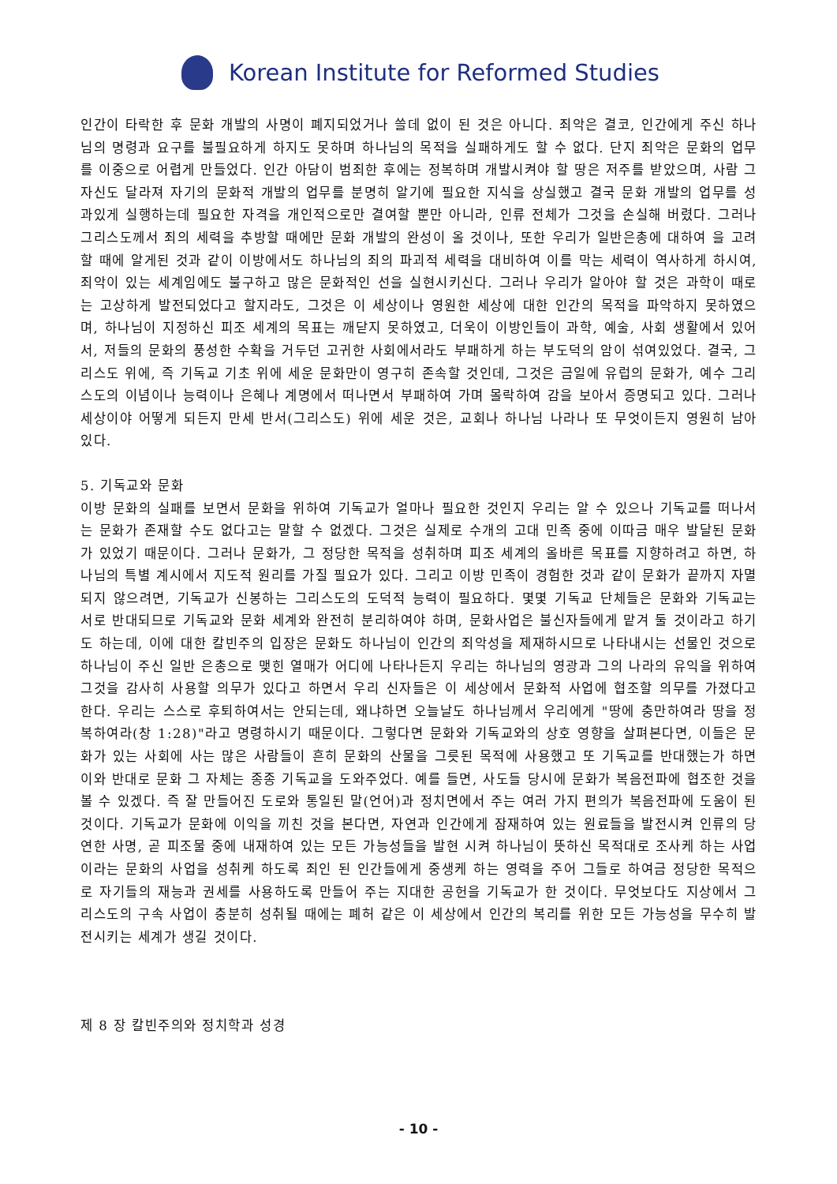Korean Institute for Reformed Studies
인간이 타락한 후 문화 개발의 사명이 폐지되었거나 쓸데 없이 된 것은 아니다. 죄악은 결코, 인간에게 주신 하나님의 명령과 요구를 불필요하게 하지도 못하며 하나님의 목적을 실패하게도 할 수 없다. 단지 죄악은 문화의 업무를 이중으로 어렵게 만들었다. 인간 아담이 범죄한 후에는 정복하며 개발시켜야 할 땅은 저주를 받았으며, 사람 그 자신도 달라져 자기의 문화적 개발의 업무를 분명히 알기에 필요한 지식을 상실했고 결국 문화 개발의 업무를 성과있게 실행하는데 필요한 자격을 개인적으로만 결여할 뿐만 아니라, 인류 전체가 그것을 손실해 버렸다. 그러나 그리스도께서 죄의 세력을 추방할 때에만 문화 개발의 완성이 올 것이나, 또한 우리가 일반은총에 대하여 을 고려할 때에 알게된 것과 같이 이방에서도 하나님의 죄의 파괴적 세력을 대비하여 이를 막는 세력이 역사하게 하시여, 죄악이 있는 세계임에도 불구하고 많은 문화적인 선을 실현시키신다. 그러나 우리가 알아야 할 것은 과학이 때로는 고상하게 발전되었다고 할지라도, 그것은 이 세상이나 영원한 세상에 대한 인간의 목적을 파악하지 못하였으며, 하나님이 지정하신 피조 세계의 목표는 깨닫지 못하였고, 더욱이 이방인들이 과학, 예술, 사회 생활에서 있어서, 저들의 문화의 풍성한 수확을 거두던 고귀한 사회에서라도 부패하게 하는 부도덕의 암이 섞여있었다. 결국, 그리스도 위에, 즉 기독교 기초 위에 세운 문화만이 영구히 존속할 것인데, 그것은 금일에 유럽의 문화가, 예수 그리스도의 이념이나 능력이나 은혜나 계명에서 떠나면서 부패하여 가며 몰락하여 감을 보아서 증명되고 있다. 그러나 세상이야 어떻게 되든지 만세 반서(그리스도) 위에 세운 것은, 교회나 하나님 나라나 또 무엇이든지 영원히 남아 있다.
5. 기독교와 문화
이방 문화의 실패를 보면서 문화을 위하여 기독교가 얼마나 필요한 것인지 우리는 알 수 있으나 기독교를 떠나서는 문화가 존재할 수도 없다고는 말할 수 없겠다. 그것은 실제로 수개의 고대 민족 중에 이따금 매우 발달된 문화가 있었기 때문이다. 그러나 문화가, 그 정당한 목적을 성취하며 피조 세계의 올바른 목표를 지향하려고 하면, 하나님의 특별 계시에서 지도적 원리를 가질 필요가 있다. 그리고 이방 민족이 경험한 것과 같이 문화가 끝까지 자멸되지 않으려면, 기독교가 신봉하는 그리스도의 도덕적 능력이 필요하다. 몇몇 기독교 단체들은 문화와 기독교는 서로 반대되므로 기독교와 문화 세계와 완전히 분리하여야 하며, 문화사업은 불신자들에게 맡겨 둘 것이라고 하기도 하는데, 이에 대한 칼빈주의 입장은 문화도 하나님이 인간의 죄악성을 제재하시므로 나타내시는 선물인 것으로 하나님이 주신 일반 은총으로 맺힌 열매가 어디에 나타나든지 우리는 하나님의 영광과 그의 나라의 유익을 위하여 그것을 감사히 사용할 의무가 있다고 하면서 우리 신자들은 이 세상에서 문화적 사업에 협조할 의무를 가졌다고 한다. 우리는 스스로 후퇴하여서는 안되는데, 왜냐하면 오늘날도 하나님께서 우리에게 "땅에 충만하여라 땅을 정복하여라(창 1:28)"라고 명령하시기 때문이다. 그렇다면 문화와 기독교와의 상호 영향을 살펴본다면, 이들은 문화가 있는 사회에 사는 많은 사람들이 흔히 문화의 산물을 그릇된 목적에 사용했고 또 기독교를 반대했는가 하면 이와 반대로 문화 그 자체는 종종 기독교을 도와주었다. 예를 들면, 사도들 당시에 문화가 복음전파에 협조한 것을 볼 수 있겠다. 즉 잘 만들어진 도로와 통일된 말(언어)과 정치면에서 주는 여러 가지 편의가 복음전파에 도움이 된 것이다. 기독교가 문화에 이익을 끼친 것을 본다면, 자연과 인간에게 잠재하여 있는 원료들을 발전시켜 인류의 당연한 사명, 곧 피조물 중에 내재하여 있는 모든 가능성들을 발현 시켜 하나님이 뜻하신 목적대로 조사케 하는 사업이라는 문화의 사업을 성취케 하도록 죄인 된 인간들에게 중생케 하는 영력을 주어 그들로 하여금 정당한 목적으로 자기들의 재능과 권세를 사용하도록 만들어 주는 지대한 공헌을 기독교가 한 것이다. 무엇보다도 지상에서 그리스도의 구속 사업이 충분히 성취될 때에는 폐허 같은 이 세상에서 인간의 복리를 위한 모든 가능성을 무수히 발전시키는 세계가 생길 것이다.
제 8 장 칼빈주의와 정치학과 성경
- 10 -